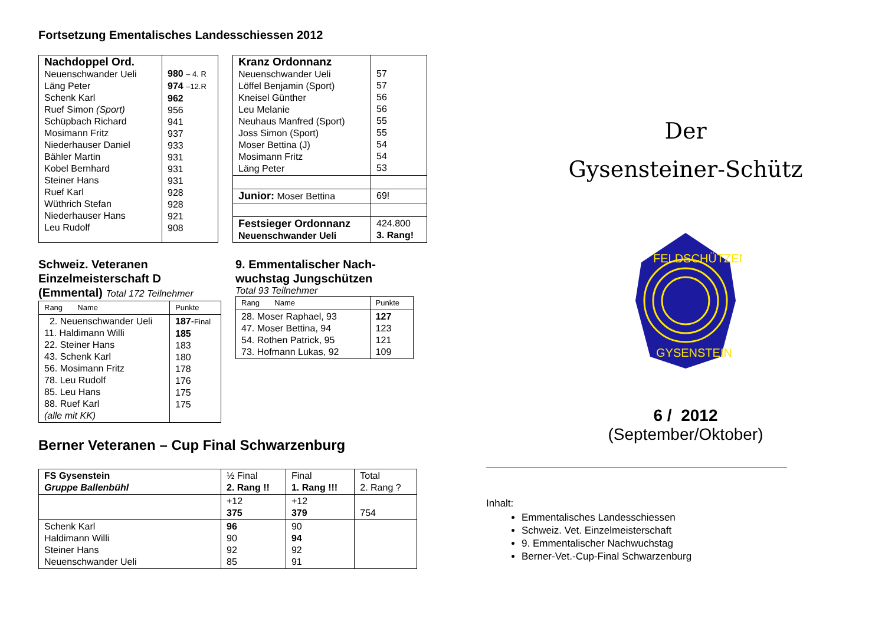Fortsetzung Ementalisches Landesschiessen 2012
| Nachdoppel Ord. Neuenschwander Ueli Läng Peter Schenk Karl Ruef Simon (Sport) Schüpbach Richard Mosimann Fritz Niederhauser Daniel Bähler Martin Kobel Bernhard Steiner Hans Ruef Karl Wüthrich Stefan Niederhauser Hans Leu Rudolf | 980 – 4. R 974 –12.R 962 956 941 937 933 931 931 931 928 928 921 908 |
| Kranz Ordonnanz Neuenschwander Ueli Löffel Benjamin (Sport) Kneisel Günther Leu Melanie Neuhaus Manfred (Sport) Joss Simon (Sport) Moser Bettina (J) Mosimann Fritz Läng Peter | 57 57 56 56 55 55 54 54 53 |
| Junior: Moser Bettina | 69! |
| Festsieger Ordonnanz Neuenschwander Ueli | 424.800 3. Rang! |
Schweiz. Veteranen
Einzelmeisterschaft D
(Emmental) Total 172 Teilnehmer
| Rang Name | Punkte |
| --- | --- |
| 2. Neuenschwander Ueli 11. Haldimann Willi 22. Steiner Hans 43. Schenk Karl 56. Mosimann Fritz 78. Leu Rudolf 85. Leu Hans 88. Ruef Karl (alle mit KK) | 187 - Final 185 183 180 178 176 175 175 |
9. Emmentalischer Nach-
wuchstag Jungschützen
Total 93 Teilnehmer
| Rang Name | Punkte |
| --- | --- |
| 28. Moser Raphael, 93 47. Moser Bettina, 94 54. Rothen Patrick, 95 73. Hofmann Lukas, 92 | 127 123 121 109 |
Berner Veteranen – Cup Final Schwarzenburg
| FS Gysenstein Gruppe Ballenbühl | ½ Final 2. Rang !! | Final 1. Rang !!! | Total 2. Rang ? |
| | +12 375 | +12 379 | 754 |
| Schenk Karl Haldimann Willi Steiner Hans Neuenschwander Ueli | 96 90 92 85 | 90 94 92 91 | |
Der
Gysensteiner-Schütz
FELDSCHÜTZEN
GYSENSTEIN
6 / 2012
(September/Oktober)
Inhalt:
Emmentalisches Landesschiessen
Schweiz. Vet. Einzelmeisterschaft
9. Emmentalischer Nachwuchstag
Berner-Vet.-Cup-Final Schwarzenburg